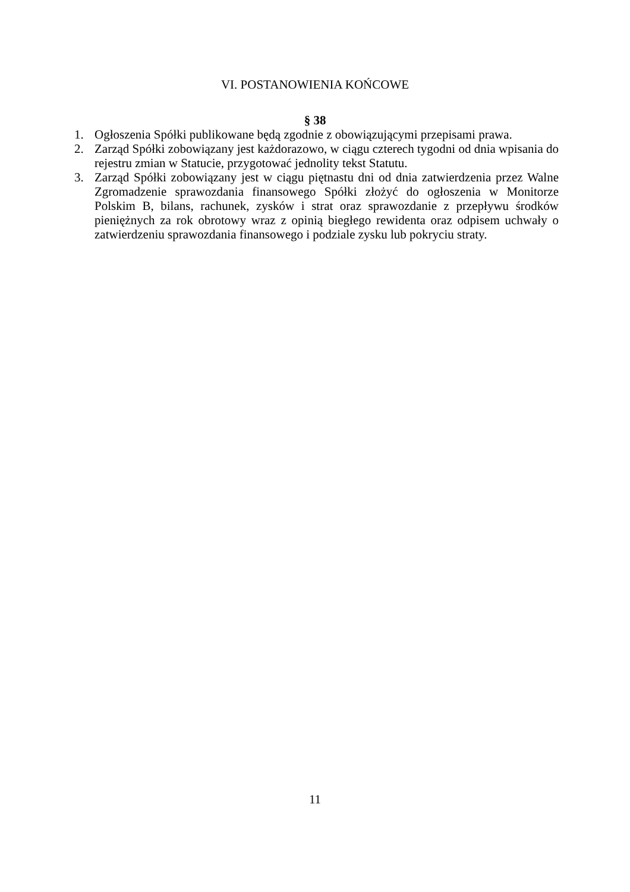VI. POSTANOWIENIA KOŃCOWE
§ 38
1. Ogłoszenia Spółki publikowane będą zgodnie z obowiązującymi przepisami prawa.
2. Zarząd Spółki zobowiązany jest każdorazowo, w ciągu czterech tygodni od dnia wpisania do rejestru zmian w Statucie, przygotować jednolity tekst Statutu.
3. Zarząd Spółki zobowiązany jest w ciągu piętnastu dni od dnia zatwierdzenia przez Walne Zgromadzenie sprawozdania finansowego Spółki złożyć do ogłoszenia w Monitorze Polskim B, bilans, rachunek, zysków i strat oraz sprawozdanie z przepływu środków pieniężnych za rok obrotowy wraz z opinią biegłego rewidenta oraz odpisem uchwały o zatwierdzeniu sprawozdania finansowego i podziale zysku lub pokryciu straty.
11